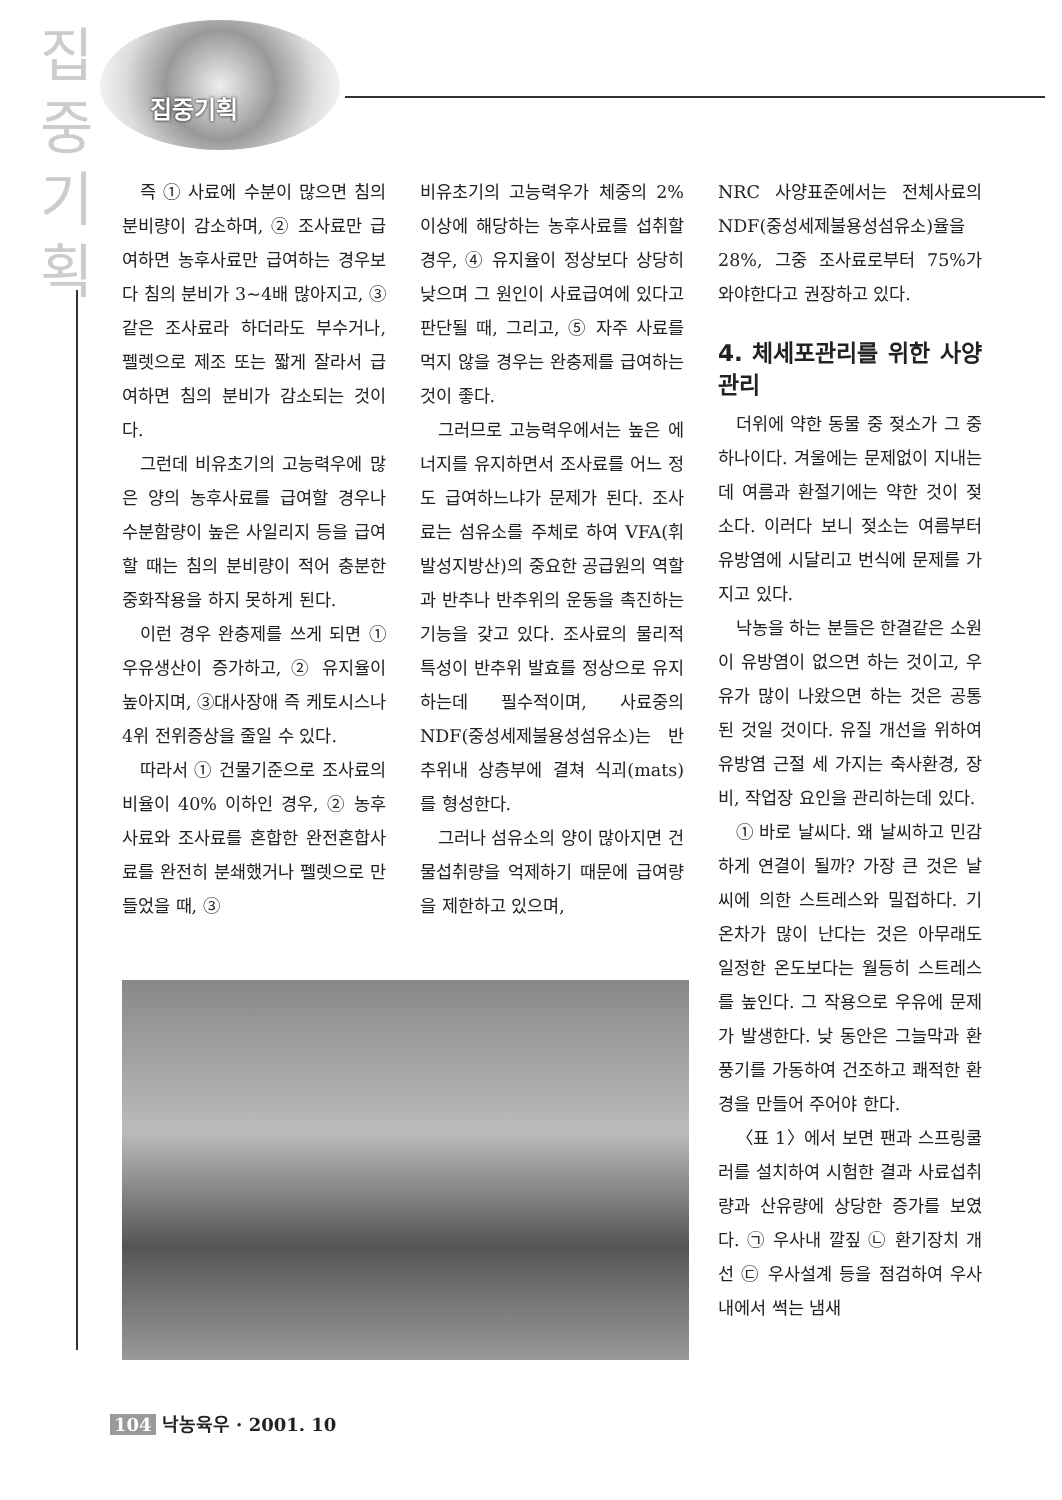집
중
기
획
집중기획
즉 ① 사료에 수분이 많으면 침의 분비량이 감소하며, ② 조사료만 급여하면 농후사료만 급여하는 경우보다 침의 분비가 3~4배 많아지고, ③ 같은 조사료라 하더라도 부수거나, 펠렛으로 제조 또는 짧게 잘라서 급여하면 침의 분비가 감소되는 것이다.
그런데 비유초기의 고능력우에 많은 양의 농후사료를 급여할 경우나 수분함량이 높은 사일리지 등을 급여할 때는 침의 분비량이 적어 충분한 중화작용을 하지 못하게 된다.
이런 경우 완충제를 쓰게 되면 ① 우유생산이 증가하고, ② 유지율이 높아지며, ③대사장애 즉 케토시스나 4위 전위증상을 줄일 수 있다.
따라서 ① 건물기준으로 조사료의 비율이 40% 이하인 경우, ② 농후사료와 조사료를 혼합한 완전혼합사료를 완전히 분쇄했거나 펠렛으로 만들었을 때, ③
비유초기의 고능력우가 체중의 2% 이상에 해당하는 농후사료를 섭취할 경우, ④ 유지율이 정상보다 상당히 낮으며 그 원인이 사료급여에 있다고 판단될 때, 그리고, ⑤ 자주 사료를 먹지 않을 경우는 완충제를 급여하는 것이 좋다.
그러므로 고능력우에서는 높은 에너지를 유지하면서 조사료를 어느 정도 급여하느냐가 문제가 된다. 조사료는 섬유소를 주체로 하여 VFA(휘발성지방산)의 중요한 공급원의 역할과 반추나 반추위의 운동을 촉진하는 기능을 갖고 있다. 조사료의 물리적 특성이 반추위 발효를 정상으로 유지하는데 필수적이며, 사료중의 NDF(중성세제불용성섬유소)는 반추위내 상층부에 결쳐 식괴(mats)를 형성한다.
그러나 섬유소의 양이 많아지면 건물섭취량을 억제하기 때문에 급여량을 제한하고 있으며,
NRC 사양표준에서는 전체사료의 NDF(중성세제불용성섬유소)율을 28%, 그중 조사료로부터 75%가 와야한다고 권장하고 있다.
4. 체세포관리를 위한 사양관리
더위에 약한 동물 중 젖소가 그 중 하나이다. 겨울에는 문제없이 지내는데 여름과 환절기에는 약한 것이 젖소다. 이러다 보니 젖소는 여름부터 유방염에 시달리고 번식에 문제를 가지고 있다.
낙농을 하는 분들은 한결같은 소원이 유방염이 없으면 하는 것이고, 우유가 많이 나왔으면 하는 것은 공통된 것일 것이다. 유질 개선을 위하여 유방염 근절 세 가지는 축사환경, 장비, 작업장 요인을 관리하는데 있다.
① 바로 날씨다. 왜 날씨하고 민감하게 연결이 될까? 가장 큰 것은 날씨에 의한 스트레스와 밀접하다. 기온차가 많이 난다는 것은 아무래도 일정한 온도보다는 월등히 스트레스를 높인다. 그 작용으로 우유에 문제가 발생한다. 낮 동안은 그늘막과 환풍기를 가동하여 건조하고 쾌적한 환경을 만들어 주어야 한다.
〈표 1〉에서 보면 팬과 스프링쿨러를 설치하여 시험한 결과 사료섭취량과 산유량에 상당한 증가를 보였다. ㉠ 우사내 깔짚 ㉡ 환기장치 개선 ㉢ 우사설계 등을 점검하여 우사내에서 썩는 냄새
104 낙농육우 · 2001. 10